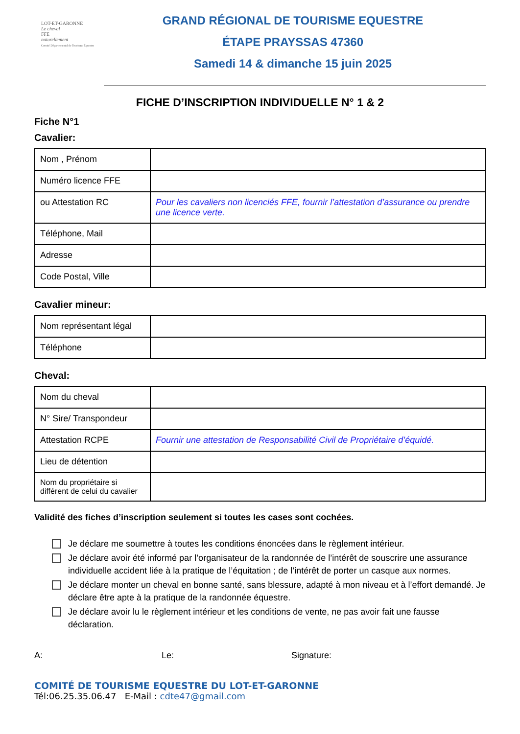LOT-ET-GARONNE
Le cheval
FFE
naturellement
Comité Départemental de Tourisme Équestre
GRAND RÉGIONAL DE TOURISME EQUESTRE
ÉTAPE PRAYSSAS 47360
Samedi 14 & dimanche 15 juin 2025
FICHE D’INSCRIPTION INDIVIDUELLE N° 1 & 2
Fiche N°1
Cavalier:
| Nom , Prénom | |
| Numéro licence FFE | |
| ou Attestation RC | Pour les cavaliers non licenciés FFE, fournir l’attestation d’assurance ou prendre une licence verte. |
| Téléphone, Mail | |
| Adresse | |
| Code Postal, Ville | |
Cavalier mineur:
| Nom représentant légal | |
| Téléphone | |
Cheval:
| Nom du cheval | |
| N° Sire/ Transpondeur | |
| Attestation RCPE | Fournir une attestation de Responsabilité Civil de Propriétaire d’équidé. |
| Lieu de détention | |
| Nom du propriétaire si différent de celui du cavalier | |
Validité des fiches d’inscription seulement si toutes les cases sont cochées.
Je déclare me soumettre à toutes les conditions énoncées dans le règlement intérieur.
Je déclare avoir été informé par l’organisateur de la randonnée de l’intérêt de souscrire une assurance individuelle accident liée à la pratique de l’équitation ; de l’intérêt de porter un casque aux normes.
Je déclare monter un cheval en bonne santé, sans blessure, adapté à mon niveau et à l’effort demandé. Je déclare être apte à la pratique de la randonnée équestre.
Je déclare avoir lu le règlement intérieur et les conditions de vente, ne pas avoir fait une fausse déclaration.
A: Le: Signature:
COMITÉ DE TOURISME EQUESTRE DU LOT-ET-GARONNE
Tél:06.25.35.06.47 E-Mail : cdte47@gmail.com